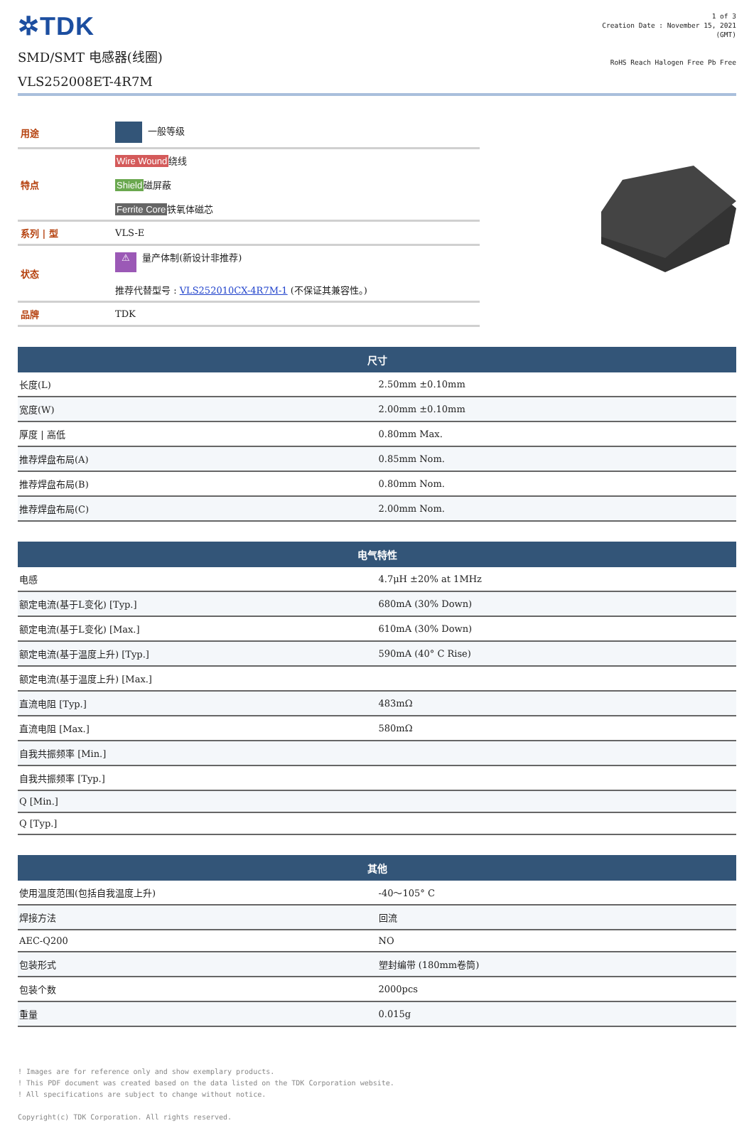✲TDK
SMD/SMT 电感器(线圈)
VLS252008ET-4R7M
1 of 3
Creation Date : November 15, 2021
(GMT)
RoHS Reach Halogen Free Pb Free
| 用途 | 一般等级 |
| 特点 | Wire Wound 绕线 Shield 磁屏蔽 Ferrite Core 铁氧体磁芯 |
| 系列 / 型 | VLS-E |
| 状态 | ⚠ 量产体制(新设计非推荐) 推荐代替型号 : VLS252010CX-4R7M-1 (不保证其兼容性。) |
| 品牌 | TDK |
| 尺寸 | |
| --- | --- |
| 长度(L) | 2.50mm ±0.10mm |
| 宽度(W) | 2.00mm ±0.10mm |
| 厚度 / 高低 | 0.80mm Max. |
| 推荐焊盘布局(A) | 0.85mm Nom. |
| 推荐焊盘布局(B) | 0.80mm Nom. |
| 推荐焊盘布局(C) | 2.00mm Nom. |
| 电气特性 | |
| --- | --- |
| 电感 | 4.7μH ±20% at 1MHz |
| 额定电流(基于L变化) [Typ.] | 680mA (30% Down) |
| 额定电流(基于L变化) [Max.] | 610mA (30% Down) |
| 额定电流(基于温度上升) [Typ.] | 590mA (40° C Rise) |
| 额定电流(基于温度上升) [Max.] | |
| 直流电阻 [Typ.] | 483mΩ |
| 直流电阻 [Max.] | 580mΩ |
| 自我共振频率 [Min.] | |
| 自我共振频率 [Typ.] | |
| Q [Min.] | |
| Q [Typ.] | |
| 其他 | |
| --- | --- |
| 使用温度范围(包括自我温度上升) | -40～105° C |
| 焊接方法 | 回流 |
| AEC-Q200 | NO |
| 包装形式 | 塑封编带 (180mm卷筒) |
| 包装个数 | 2000pcs |
| 重量 | 0.015g |
! Images are for reference only and show exemplary products.
! This PDF document was created based on the data listed on the TDK Corporation website.
! All specifications are subject to change without notice.
Copyright(c) TDK Corporation. All rights reserved.